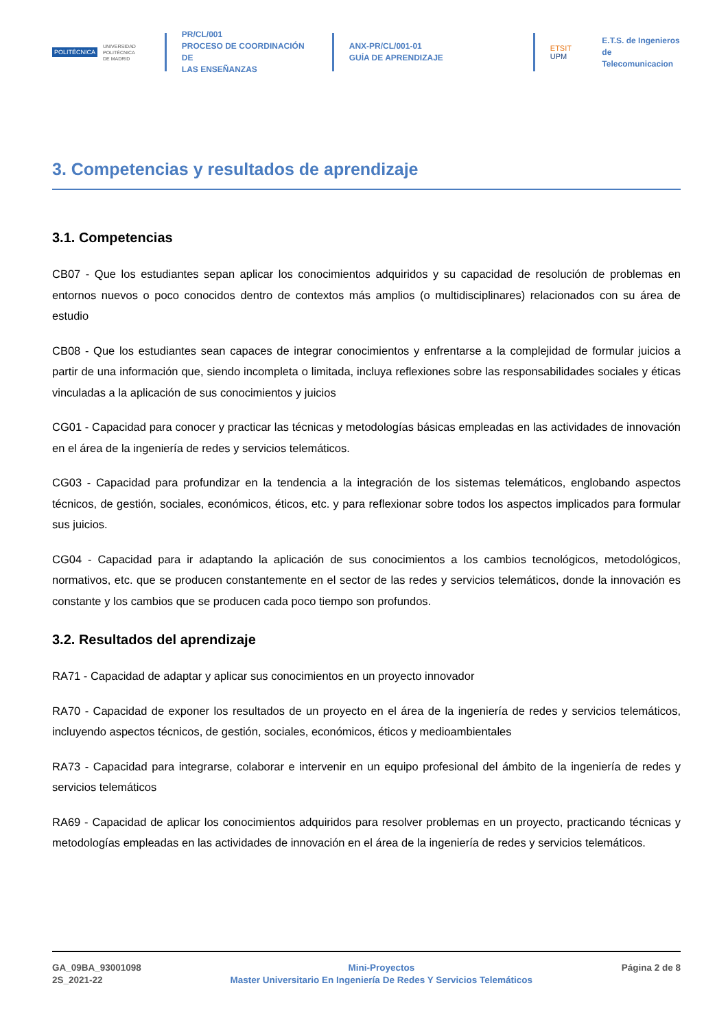POLITÉCNICA
UNIVERSIDAD
POLITÉCNICA
DE MADRID
PR/CL/001
PROCESO DE COORDINACIÓN DE
LAS ENSEÑANZAS
ANX-PR/CL/001-01
GUÍA DE APRENDIZAJE
ETSIT UPM
E.T.S. de Ingenieros de
Telecomunicacion
3. Competencias y resultados de aprendizaje
3.1. Competencias
CB07 - Que los estudiantes sepan aplicar los conocimientos adquiridos y su capacidad de resolución de problemas en entornos nuevos o poco conocidos dentro de contextos más amplios (o multidisciplinares) relacionados con su área de estudio
CB08 - Que los estudiantes sean capaces de integrar conocimientos y enfrentarse a la complejidad de formular juicios a partir de una información que, siendo incompleta o limitada, incluya reflexiones sobre las responsabilidades sociales y éticas vinculadas a la aplicación de sus conocimientos y juicios
CG01 - Capacidad para conocer y practicar las técnicas y metodologías básicas empleadas en las actividades de innovación en el área de la ingeniería de redes y servicios telemáticos.
CG03 - Capacidad para profundizar en la tendencia a la integración de los sistemas telemáticos, englobando aspectos técnicos, de gestión, sociales, económicos, éticos, etc. y para reflexionar sobre todos los aspectos implicados para formular sus juicios.
CG04 - Capacidad para ir adaptando la aplicación de sus conocimientos a los cambios tecnológicos, metodológicos, normativos, etc. que se producen constantemente en el sector de las redes y servicios telemáticos, donde la innovación es constante y los cambios que se producen cada poco tiempo son profundos.
3.2. Resultados del aprendizaje
RA71 - Capacidad de adaptar y aplicar sus conocimientos en un proyecto innovador
RA70 - Capacidad de exponer los resultados de un proyecto en el área de la ingeniería de redes y servicios telemáticos, incluyendo aspectos técnicos, de gestión, sociales, económicos, éticos y medioambientales
RA73 - Capacidad para integrarse, colaborar e intervenir en un equipo profesional del ámbito de la ingeniería de redes y servicios telemáticos
RA69 - Capacidad de aplicar los conocimientos adquiridos para resolver problemas en un proyecto, practicando técnicas y metodologías empleadas en las actividades de innovación en el área de la ingeniería de redes y servicios telemáticos.
GA_09BA_93001098
2S_2021-22
Mini-Proyectos
Master Universitario En Ingeniería De Redes Y Servicios Telemáticos
Página 2 de 8